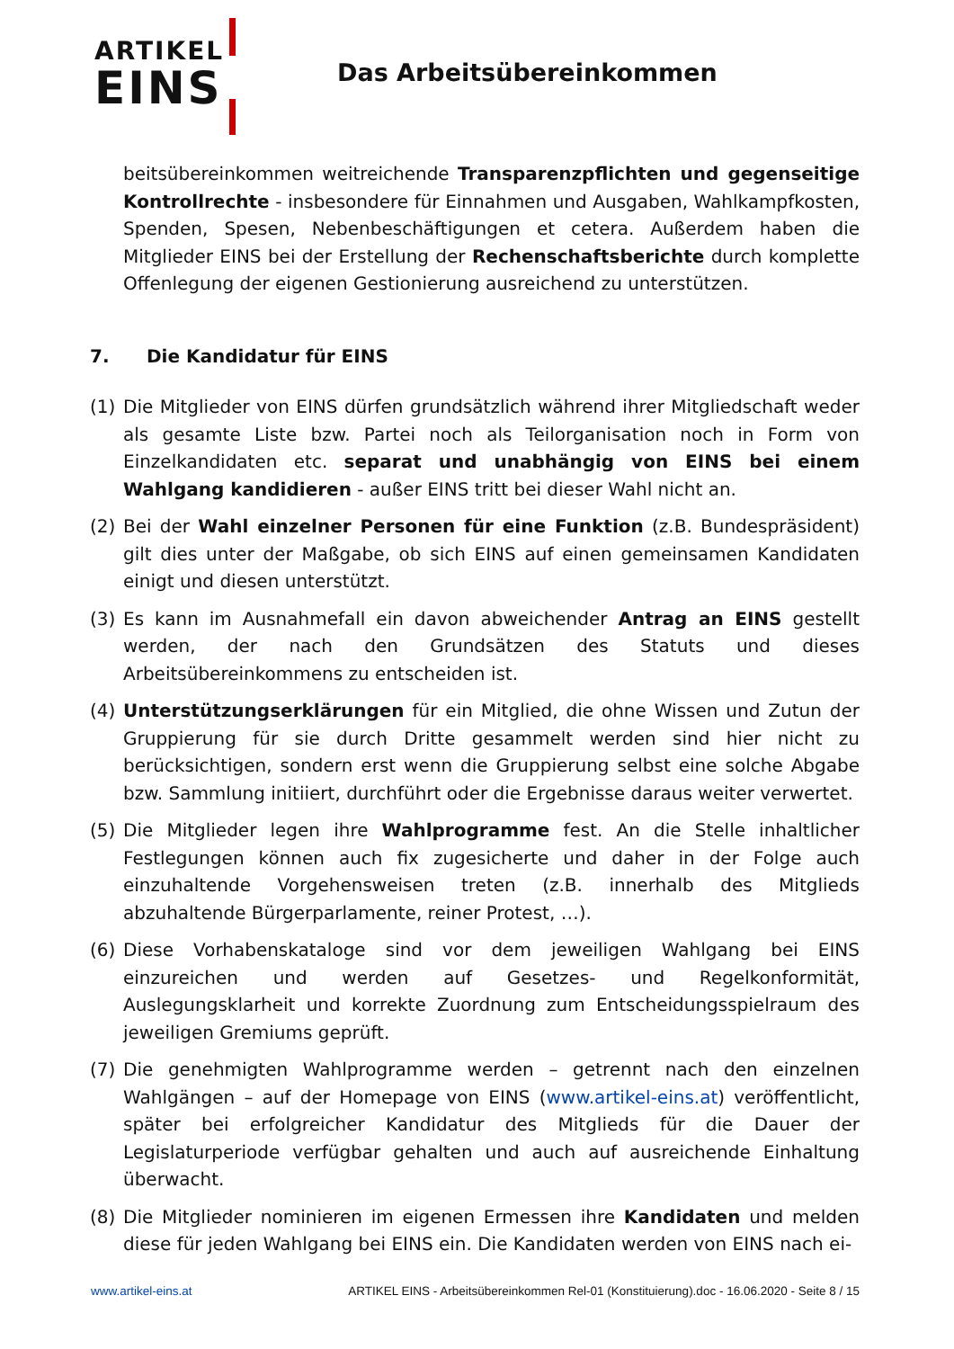ARTIKEL
EINS
Das Arbeitsübereinkommen
beitsübereinkommen weitreichende Transparenzpflichten und gegenseitige Kontrollrechte - insbesondere für Einnahmen und Ausgaben, Wahlkampfkosten, Spenden, Spesen, Nebenbeschäftigungen et cetera. Außerdem haben die Mitglieder EINS bei der Erstellung der Rechenschaftsberichte durch komplette Offenlegung der eigenen Gestionierung ausreichend zu unterstützen.
7. Die Kandidatur für EINS
(1) Die Mitglieder von EINS dürfen grundsätzlich während ihrer Mitgliedschaft weder als gesamte Liste bzw. Partei noch als Teilorganisation noch in Form von Einzelkandidaten etc. separat und unabhängig von EINS bei einem Wahlgang kandidieren - außer EINS tritt bei dieser Wahl nicht an.
(2) Bei der Wahl einzelner Personen für eine Funktion (z.B. Bundespräsident) gilt dies unter der Maßgabe, ob sich EINS auf einen gemeinsamen Kandidaten einigt und diesen unterstützt.
(3) Es kann im Ausnahmefall ein davon abweichender Antrag an EINS gestellt werden, der nach den Grundsätzen des Statuts und dieses Arbeitsübereinkommens zu entscheiden ist.
(4) Unterstützungserklärungen für ein Mitglied, die ohne Wissen und Zutun der Gruppierung für sie durch Dritte gesammelt werden sind hier nicht zu berücksichtigen, sondern erst wenn die Gruppierung selbst eine solche Abgabe bzw. Sammlung initiiert, durchführt oder die Ergebnisse daraus weiter verwertet.
(5) Die Mitglieder legen ihre Wahlprogramme fest. An die Stelle inhaltlicher Festlegungen können auch fix zugesicherte und daher in der Folge auch einzuhaltende Vorgehensweisen treten (z.B. innerhalb des Mitglieds abzuhaltende Bürgerparlamente, reiner Protest, …).
(6) Diese Vorhabenskataloge sind vor dem jeweiligen Wahlgang bei EINS einzureichen und werden auf Gesetzes- und Regelkonformität, Auslegungsklarheit und korrekte Zuordnung zum Entscheidungsspielraum des jeweiligen Gremiums geprüft.
(7) Die genehmigten Wahlprogramme werden – getrennt nach den einzelnen Wahlgängen – auf der Homepage von EINS (www.artikel-eins.at) veröffentlicht, später bei erfolgreicher Kandidatur des Mitglieds für die Dauer der Legislaturperiode verfügbar gehalten und auch auf ausreichende Einhaltung überwacht.
(8) Die Mitglieder nominieren im eigenen Ermessen ihre Kandidaten und melden diese für jeden Wahlgang bei EINS ein. Die Kandidaten werden von EINS nach ei-
www.artikel-eins.at ARTIKEL EINS - Arbeitsübereinkommen Rel-01 (Konstituierung).doc - 16.06.2020 - Seite 8 / 15